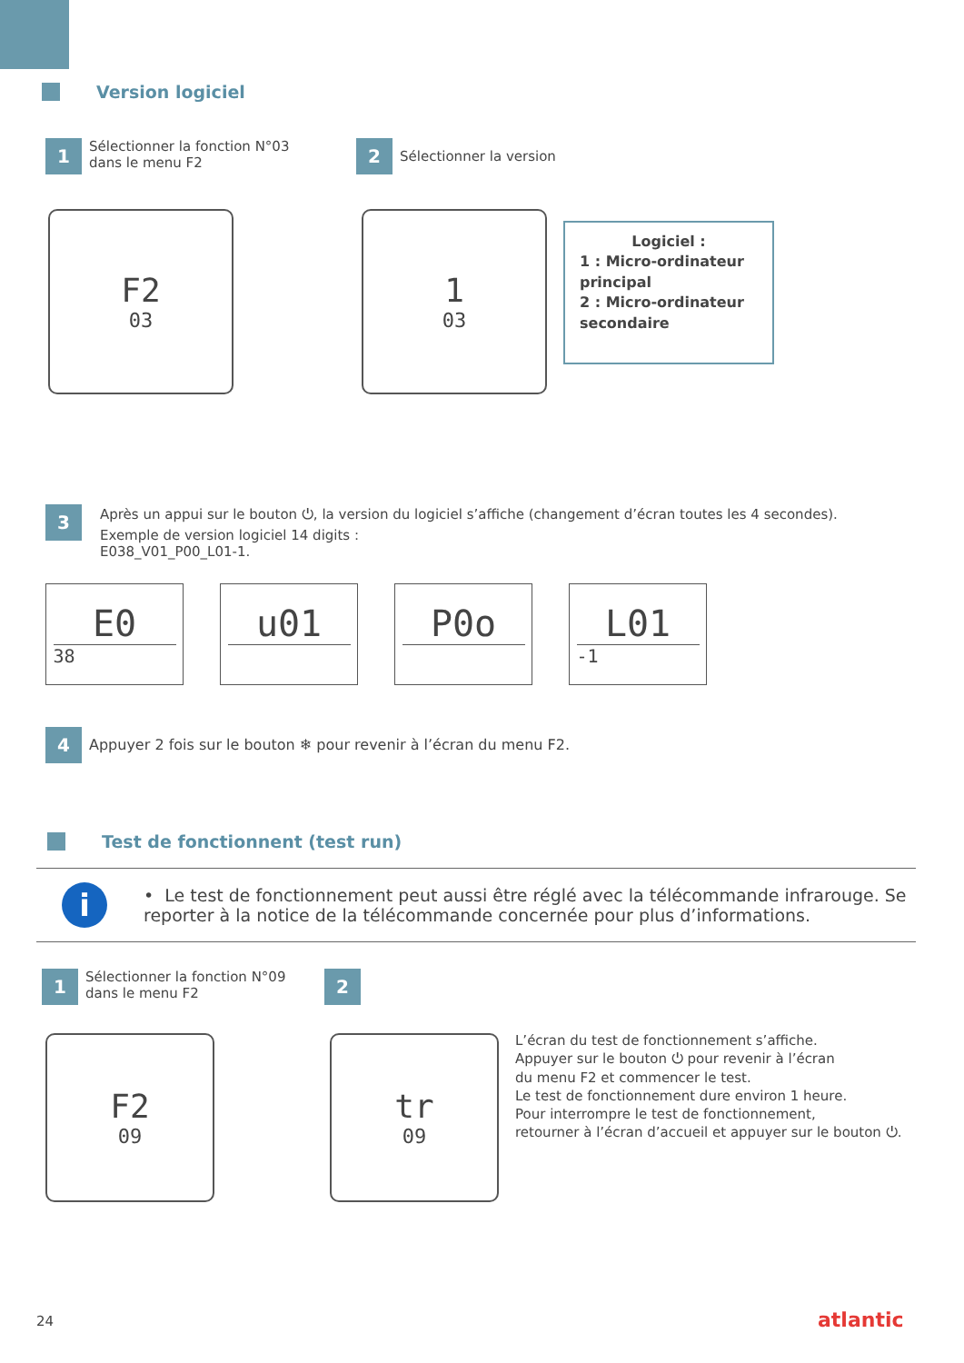Version logiciel
1 Sélectionner la fonction N°03
dans le menu F2
2 Sélectionner la version
F2
03
1
03
Logiciel :
1 : Micro-ordinateur principal
2 : Micro-ordinateur secondaire
3 Après un appui sur le bouton ⏻, la version du logiciel s’affiche (changement d’écran toutes les 4 secondes).
Exemple de version logiciel 14 digits :
E038_V01_P00_L01-1.
E0
38
u01 P0o L01
-1
4 Appuyer 2 fois sur le bouton ❄ pour revenir à l’écran du menu F2.
Test de fonctionnent (test run)
i
• Le test de fonctionnement peut aussi être réglé avec la télécommande infrarouge. Se reporter à la notice de la télécommande concernée pour plus d’informations.
1 Sélectionner la fonction N°09
dans le menu F2
2
F2
09
tr
09
L’écran du test de fonctionnement s’affiche.
Appuyer sur le bouton ⏻ pour revenir à l’écran
du menu F2 et commencer le test.
Le test de fonctionnement dure environ 1 heure.
Pour interrompre le test de fonctionnement,
retourner à l’écran d’accueil et appuyer sur le bouton ⏻.
24 atlantic